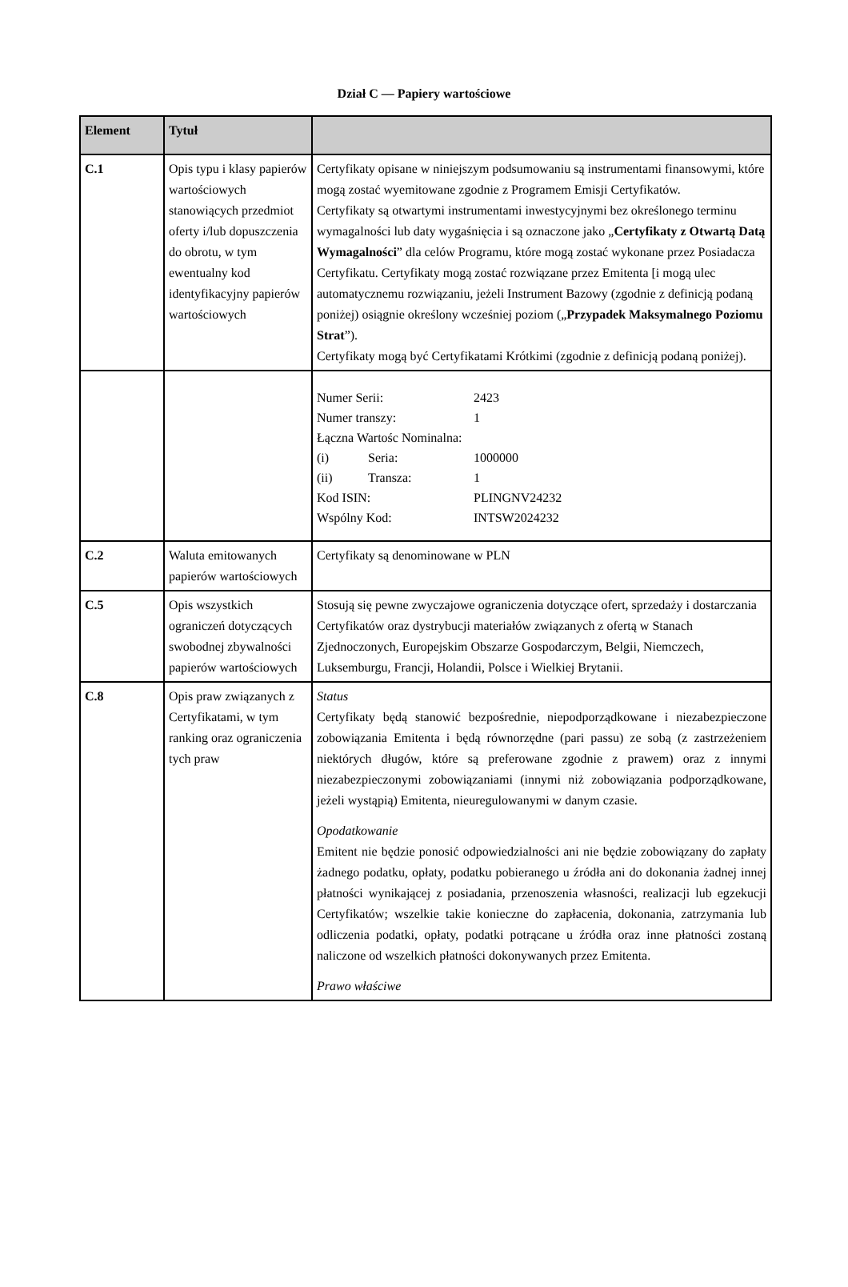Dział C — Papiery wartościowe
| Element | Tytuł | |
| --- | --- | --- |
| C.1 | Opis typu i klasy papierów wartościowych stanowiących przedmiot oferty i/lub dopuszczenia do obrotu, w tym ewentualny kod identyfikacyjny papierów wartościowych | Certyfikaty opisane w niniejszym podsumowaniu są instrumentami finansowymi, które mogą zostać wyemitowane zgodnie z Programem Emisji Certyfikatów. Certyfikaty są otwartymi instrumentami inwestycyjnymi bez określonego terminu wymagalności lub daty wygaśnięcia i są oznaczone jako „ Certyfikaty z Otwartą Datą Wymagalności ” dla celów Programu, które mogą zostać wykonane przez Posiadacza Certyfikatu. Certyfikaty mogą zostać rozwiązane przez Emitenta [i mogą ulec automatycznemu rozwiązaniu, jeżeli Instrument Bazowy (zgodnie z definicją podaną poniżej) osiągnie określony wcześniej poziom („ Przypadek Maksymalnego Poziomu Strat ”). Certyfikaty mogą być Certyfikatami Krótkimi (zgodnie z definicją podaną poniżej). |
| | | / Numer Serii: / / 2423 / / Numer transzy: / / 1 / / Łączna Wartośc Nominalna: / / / / (i) / Seria: / 1000000 / / (ii) / Transza: / 1 / / Kod ISIN: / / PLINGNV24232 / / Wspólny Kod: / / INTSW2024232 / |
| C.2 | Waluta emitowanych papierów wartościowych | Certyfikaty są denominowane w PLN |
| C.5 | Opis wszystkich ograniczeń dotyczących swobodnej zbywalności papierów wartościowych | Stosują się pewne zwyczajowe ograniczenia dotyczące ofert, sprzedaży i dostarczania Certyfikatów oraz dystrybucji materiałów związanych z ofertą w Stanach Zjednoczonych, Europejskim Obszarze Gospodarczym, Belgii, Niemczech, Luksemburgu, Francji, Holandii, Polsce i Wielkiej Brytanii. |
| C.8 | Opis praw związanych z Certyfikatami, w tym ranking oraz ograniczenia tych praw | Status Certyfikaty będą stanowić bezpośrednie, niepodporządkowane i niezabezpieczone zobowiązania Emitenta i będą równorzędne (pari passu) ze sobą (z zastrzeżeniem niektórych długów, które są preferowane zgodnie z prawem) oraz z innymi niezabezpieczonymi zobowiązaniami (innymi niż zobowiązania podporządkowane, jeżeli wystąpią) Emitenta, nieuregulowanymi w danym czasie. Opodatkowanie Emitent nie będzie ponosić odpowiedzialności ani nie będzie zobowiązany do zapłaty żadnego podatku, opłaty, podatku pobieranego u źródła ani do dokonania żadnej innej płatności wynikającej z posiadania, przenoszenia własności, realizacji lub egzekucji Certyfikatów; wszelkie takie konieczne do zapłacenia, dokonania, zatrzymania lub odliczenia podatki, opłaty, podatki potrącane u źródła oraz inne płatności zostaną naliczone od wszelkich płatności dokonywanych przez Emitenta. Prawo właściwe |